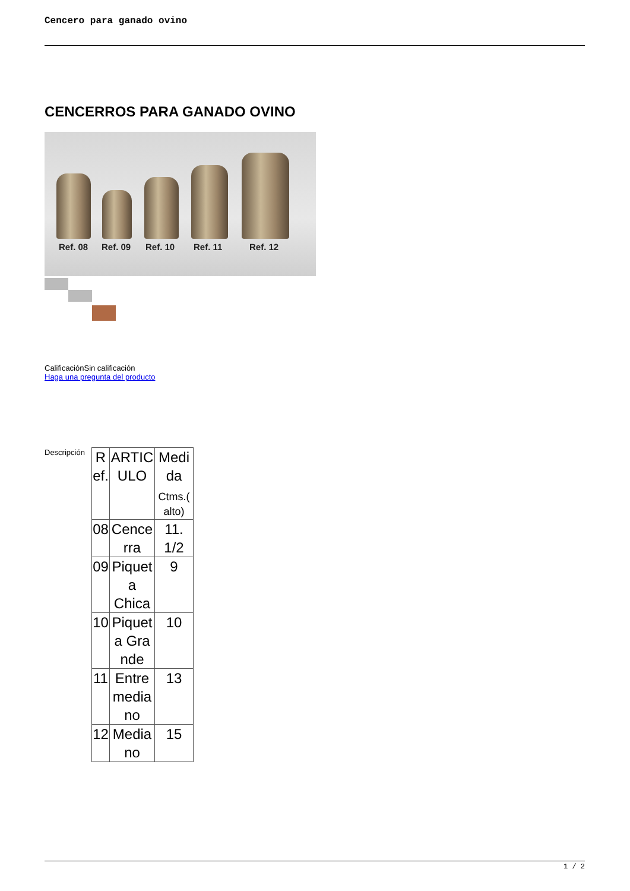Cencero para ganado ovino
CENCERROS PARA GANADO OVINO
Ref. 08 Ref. 09 Ref. 10 Ref. 11 Ref. 12
CalificaciónSin calificación
Haga una pregunta del producto
Descripción
| R ef. | ARTIC ULO | Medi da Ctms.( alto) |
| 08 | Cence rra | 11. 1/2 |
| 09 | Piquet a Chica | 9 |
| 10 | Piquet a Gra nde | 10 |
| 11 | Entre media no | 13 |
| 12 | Media no | 15 |
1 / 2